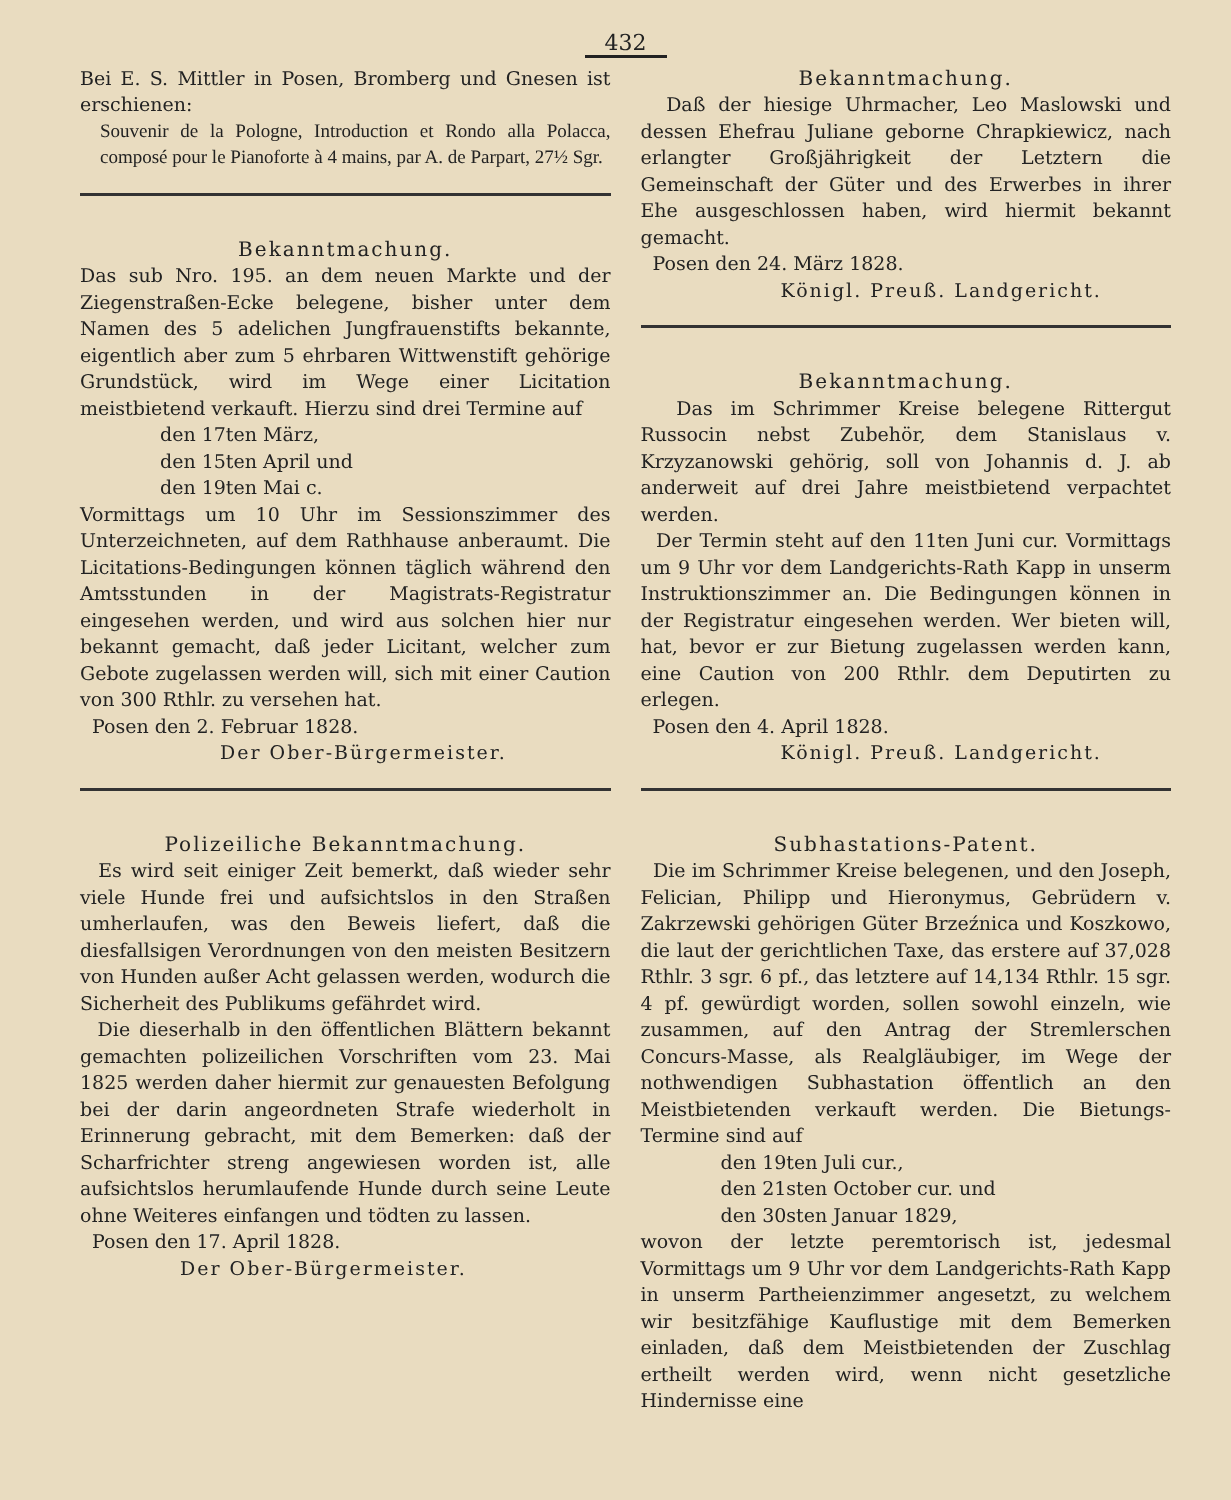432
Bei E. S. Mittler in Posen, Bromberg und Gnesen ist erschienen:
Souvenir de la Pologne, Introduction et Rondo alla Polacca, composé pour le Pianoforte à 4 mains, par A. de Parpart, 27½ Sgr.
Bekanntmachung.
Das sub Nro. 195. an dem neuen Markte und der Ziegenstraßen-Ecke belegene, bisher unter dem Namen des 5 adelichen Jungfrauenstifts bekannte, eigentlich aber zum 5 ehrbaren Wittwenstift gehörige Grundstück, wird im Wege einer Licitation meistbietend verkauft. Hierzu sind drei Termine auf
den 17ten März,
den 15ten April und
den 19ten Mai c.
Vormittags um 10 Uhr im Sessionszimmer des Unterzeichneten, auf dem Rathhause anberaumt. Die Licitations-Bedingungen können täglich während den Amtsstunden in der Magistrats-Registratur eingesehen werden, und wird aus solchen hier nur bekannt gemacht, daß jeder Licitant, welcher zum Gebote zugelassen werden will, sich mit einer Caution von 300 Rthlr. zu versehen hat.
Posen den 2. Februar 1828.
Der Ober-Bürgermeister.
Polizeiliche Bekanntmachung.
Es wird seit einiger Zeit bemerkt, daß wieder sehr viele Hunde frei und aufsichtslos in den Straßen umherlaufen, was den Beweis liefert, daß die diesfallsigen Verordnungen von den meisten Besitzern von Hunden außer Acht gelassen werden, wodurch die Sicherheit des Publikums gefährdet wird.
Die dieserhalb in den öffentlichen Blättern bekannt gemachten polizeilichen Vorschriften vom 23. Mai 1825 werden daher hiermit zur genauesten Befolgung bei der darin angeordneten Strafe wiederholt in Erinnerung gebracht, mit dem Bemerken: daß der Scharfrichter streng angewiesen worden ist, alle aufsichtslos herumlaufende Hunde durch seine Leute ohne Weiteres einfangen und tödten zu lassen.
Posen den 17. April 1828.
Der Ober-Bürgermeister.
Bekanntmachung.
Daß der hiesige Uhrmacher, Leo Maslowski und dessen Ehefrau Juliane geborne Chrapkiewicz, nach erlangter Großjährigkeit der Letztern die Gemeinschaft der Güter und des Erwerbes in ihrer Ehe ausgeschlossen haben, wird hiermit bekannt gemacht.
Posen den 24. März 1828.
Königl. Preuß. Landgericht.
Bekanntmachung.
Das im Schrimmer Kreise belegene Rittergut Russocin nebst Zubehör, dem Stanislaus v. Krzyzanowski gehörig, soll von Johannis d. J. ab anderweit auf drei Jahre meistbietend verpachtet werden.
Der Termin steht auf den 11ten Juni cur. Vormittags um 9 Uhr vor dem Landgerichts-Rath Kapp in unserm Instruktionszimmer an. Die Bedingungen können in der Registratur eingesehen werden. Wer bieten will, hat, bevor er zur Bietung zugelassen werden kann, eine Caution von 200 Rthlr. dem Deputirten zu erlegen.
Posen den 4. April 1828.
Königl. Preuß. Landgericht.
Subhastations-Patent.
Die im Schrimmer Kreise belegenen, und den Joseph, Felician, Philipp und Hieronymus, Gebrüdern v. Zakrzewski gehörigen Güter Brzeźnica und Koszkowo, die laut der gerichtlichen Taxe, das erstere auf 37,028 Rthlr. 3 sgr. 6 pf., das letztere auf 14,134 Rthlr. 15 sgr. 4 pf. gewürdigt worden, sollen sowohl einzeln, wie zusammen, auf den Antrag der Stremlerschen Concurs-Masse, als Realgläubiger, im Wege der nothwendigen Subhastation öffentlich an den Meistbietenden verkauft werden. Die Bietungs-Termine sind auf
den 19ten Juli cur.,
den 21sten October cur. und
den 30sten Januar 1829,
wovon der letzte peremtorisch ist, jedesmal Vormittags um 9 Uhr vor dem Landgerichts-Rath Kapp in unserm Partheienzimmer angesetzt, zu welchem wir besitzfähige Kauflustige mit dem Bemerken einladen, daß dem Meistbietenden der Zuschlag ertheilt werden wird, wenn nicht gesetzliche Hindernisse eine